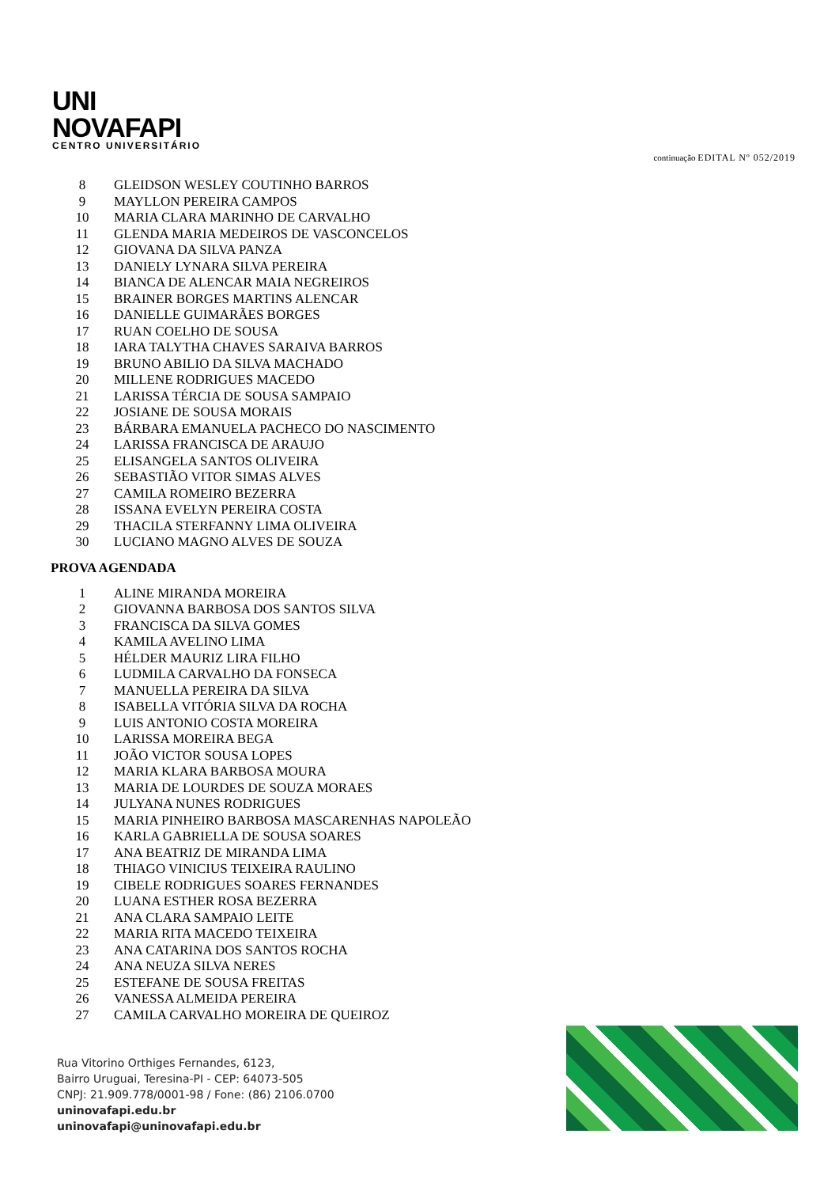UNI
NOVAFAPI
CENTRO UNIVERSITÁRIO
continuação EDITAL Nº 052/2019
| 8 | GLEIDSON WESLEY COUTINHO BARROS |
| 9 | MAYLLON PEREIRA CAMPOS |
| 10 | MARIA CLARA MARINHO DE CARVALHO |
| 11 | GLENDA MARIA MEDEIROS DE VASCONCELOS |
| 12 | GIOVANA DA SILVA PANZA |
| 13 | DANIELY LYNARA SILVA PEREIRA |
| 14 | BIANCA DE ALENCAR MAIA NEGREIROS |
| 15 | BRAINER BORGES MARTINS ALENCAR |
| 16 | DANIELLE GUIMARÃES BORGES |
| 17 | RUAN COELHO DE SOUSA |
| 18 | IARA TALYTHA CHAVES SARAIVA BARROS |
| 19 | BRUNO ABILIO DA SILVA MACHADO |
| 20 | MILLENE RODRIGUES MACEDO |
| 21 | LARISSA TÉRCIA DE SOUSA SAMPAIO |
| 22 | JOSIANE DE SOUSA MORAIS |
| 23 | BÁRBARA EMANUELA PACHECO DO NASCIMENTO |
| 24 | LARISSA FRANCISCA DE ARAUJO |
| 25 | ELISANGELA SANTOS OLIVEIRA |
| 26 | SEBASTIÃO VITOR SIMAS ALVES |
| 27 | CAMILA ROMEIRO BEZERRA |
| 28 | ISSANA EVELYN PEREIRA COSTA |
| 29 | THACILA STERFANNY LIMA OLIVEIRA |
| 30 | LUCIANO MAGNO ALVES DE SOUZA |
PROVA AGENDADA
| 1 | ALINE MIRANDA MOREIRA |
| 2 | GIOVANNA BARBOSA DOS SANTOS SILVA |
| 3 | FRANCISCA DA SILVA GOMES |
| 4 | KAMILA AVELINO LIMA |
| 5 | HÉLDER MAURIZ LIRA FILHO |
| 6 | LUDMILA CARVALHO DA FONSECA |
| 7 | MANUELLA PEREIRA DA SILVA |
| 8 | ISABELLA VITÓRIA SILVA DA ROCHA |
| 9 | LUIS ANTONIO COSTA MOREIRA |
| 10 | LARISSA MOREIRA BEGA |
| 11 | JOÃO VICTOR SOUSA LOPES |
| 12 | MARIA KLARA BARBOSA MOURA |
| 13 | MARIA DE LOURDES DE SOUZA MORAES |
| 14 | JULYANA NUNES RODRIGUES |
| 15 | MARIA PINHEIRO BARBOSA MASCARENHAS NAPOLEÃO |
| 16 | KARLA GABRIELLA DE SOUSA SOARES |
| 17 | ANA BEATRIZ DE MIRANDA LIMA |
| 18 | THIAGO VINICIUS TEIXEIRA RAULINO |
| 19 | CIBELE RODRIGUES SOARES FERNANDES |
| 20 | LUANA ESTHER ROSA BEZERRA |
| 21 | ANA CLARA SAMPAIO LEITE |
| 22 | MARIA RITA MACEDO TEIXEIRA |
| 23 | ANA CATARINA DOS SANTOS ROCHA |
| 24 | ANA NEUZA SILVA NERES |
| 25 | ESTEFANE DE SOUSA FREITAS |
| 26 | VANESSA ALMEIDA PEREIRA |
| 27 | CAMILA CARVALHO MOREIRA DE QUEIROZ |
Rua Vitorino Orthiges Fernandes, 6123,
Bairro Uruguai, Teresina-PI - CEP: 64073-505
CNPJ: 21.909.778/0001-98 / Fone: (86) 2106.0700
uninovafapi.edu.br
uninovafapi@uninovafapi.edu.br